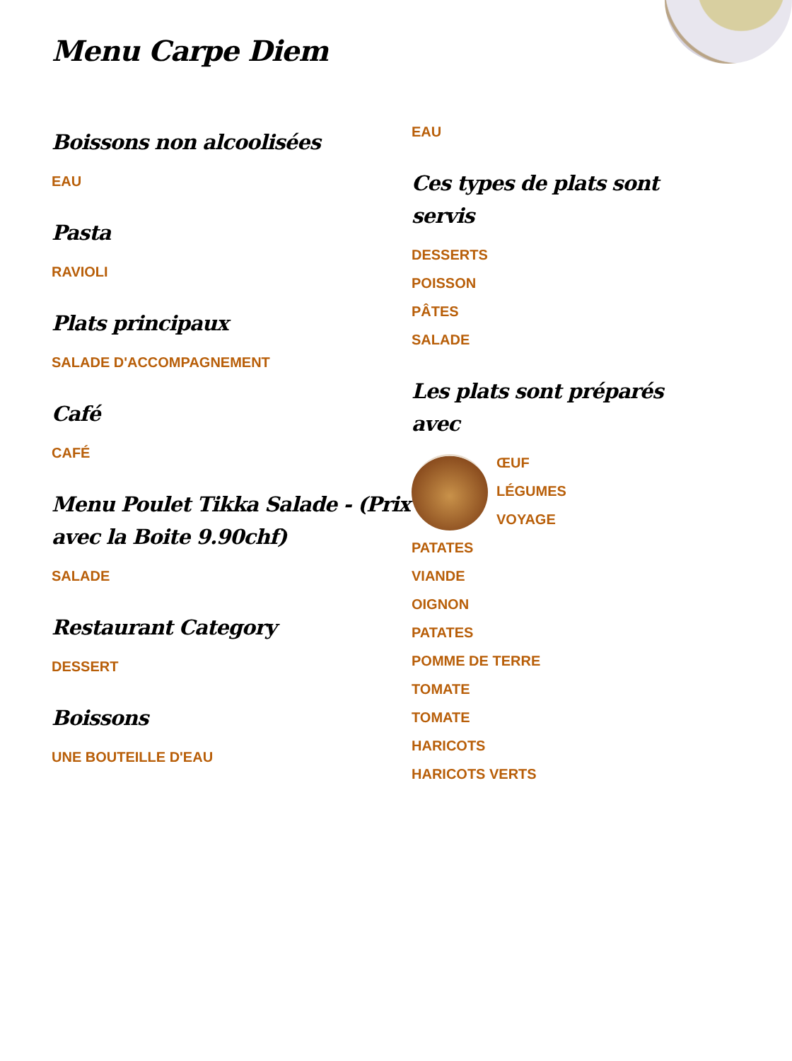Menu Carpe Diem
Boissons non alcoolisées
EAU
Pasta
RAVIOLI
Plats principaux
SALADE D'ACCOMPAGNEMENT
Café
CAFÉ
Menu Poulet Tikka Salade - (Prix avec la Boite 9.90chf)
SALADE
Restaurant Category
DESSERT
Boissons
UNE BOUTEILLE D'EAU
EAU
Ces types de plats sont servis
DESSERTS
POISSON
PÂTES
SALADE
Les plats sont préparés avec
ŒUF
LÉGUMES
VOYAGE
PATATES
VIANDE
OIGNON
PATATES
POMME DE TERRE
TOMATE
TOMATE
HARICOTS
HARICOTS VERTS